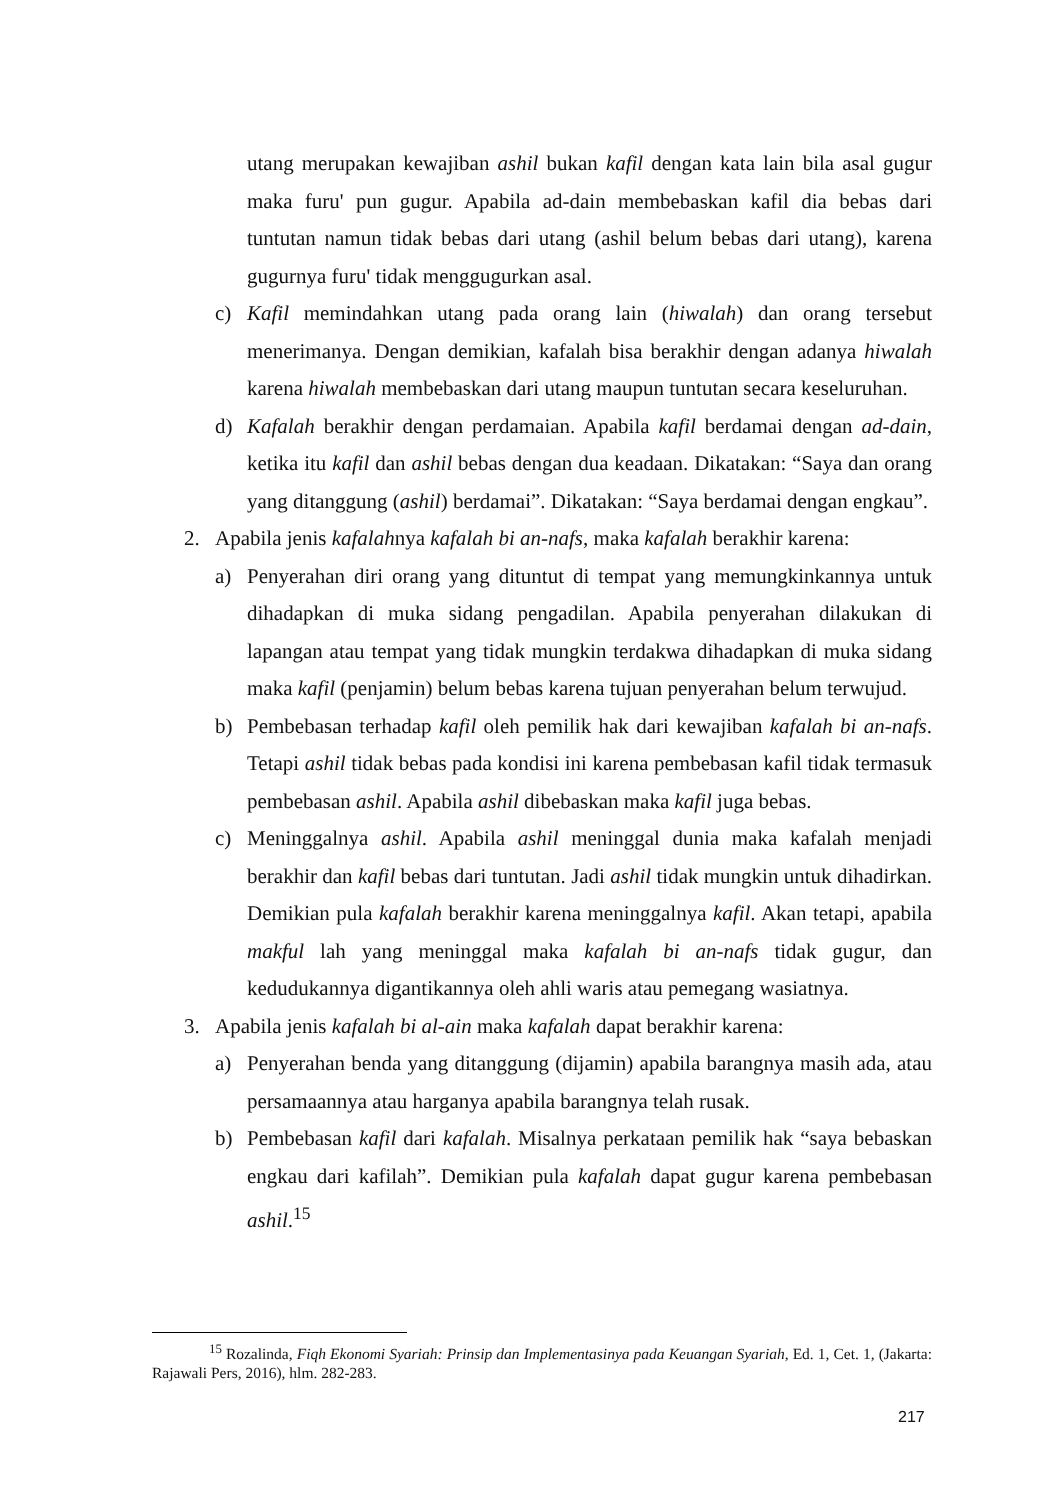utang merupakan kewajiban ashil bukan kafil dengan kata lain bila asal gugur maka furu' pun gugur. Apabila ad-dain membebaskan kafil dia bebas dari tuntutan namun tidak bebas dari utang (ashil belum bebas dari utang), karena gugurnya furu' tidak menggugurkan asal.
c) Kafil memindahkan utang pada orang lain (hiwalah) dan orang tersebut menerimanya. Dengan demikian, kafalah bisa berakhir dengan adanya hiwalah karena hiwalah membebaskan dari utang maupun tuntutan secara keseluruhan.
d) Kafalah berakhir dengan perdamaian. Apabila kafil berdamai dengan ad-dain, ketika itu kafil dan ashil bebas dengan dua keadaan. Dikatakan: “Saya dan orang yang ditanggung (ashil) berdamai”. Dikatakan: “Saya berdamai dengan engkau”.
2. Apabila jenis kafalahnya kafalah bi an-nafs, maka kafalah berakhir karena:
a) Penyerahan diri orang yang dituntut di tempat yang memungkinkannya untuk dihadapkan di muka sidang pengadilan. Apabila penyerahan dilakukan di lapangan atau tempat yang tidak mungkin terdakwa dihadapkan di muka sidang maka kafil (penjamin) belum bebas karena tujuan penyerahan belum terwujud.
b) Pembebasan terhadap kafil oleh pemilik hak dari kewajiban kafalah bi an-nafs. Tetapi ashil tidak bebas pada kondisi ini karena pembebasan kafil tidak termasuk pembebasan ashil. Apabila ashil dibebaskan maka kafil juga bebas.
c) Meninggalnya ashil. Apabila ashil meninggal dunia maka kafalah menjadi berakhir dan kafil bebas dari tuntutan. Jadi ashil tidak mungkin untuk dihadirkan. Demikian pula kafalah berakhir karena meninggalnya kafil. Akan tetapi, apabila makful lah yang meninggal maka kafalah bi an-nafs tidak gugur, dan kedudukannya digantikannya oleh ahli waris atau pemegang wasiatnya.
3. Apabila jenis kafalah bi al-ain maka kafalah dapat berakhir karena:
a) Penyerahan benda yang ditanggung (dijamin) apabila barangnya masih ada, atau persamaannya atau harganya apabila barangnya telah rusak.
b) Pembebasan kafil dari kafalah. Misalnya perkataan pemilik hak “saya bebaskan engkau dari kafilah”. Demikian pula kafalah dapat gugur karena pembebasan ashil.<sup>15</sup>
<sup>15</sup> Rozalinda, Fiqh Ekonomi Syariah: Prinsip dan Implementasinya pada Keuangan Syariah, Ed. 1, Cet. 1, (Jakarta: Rajawali Pers, 2016), hlm. 282-283.
217